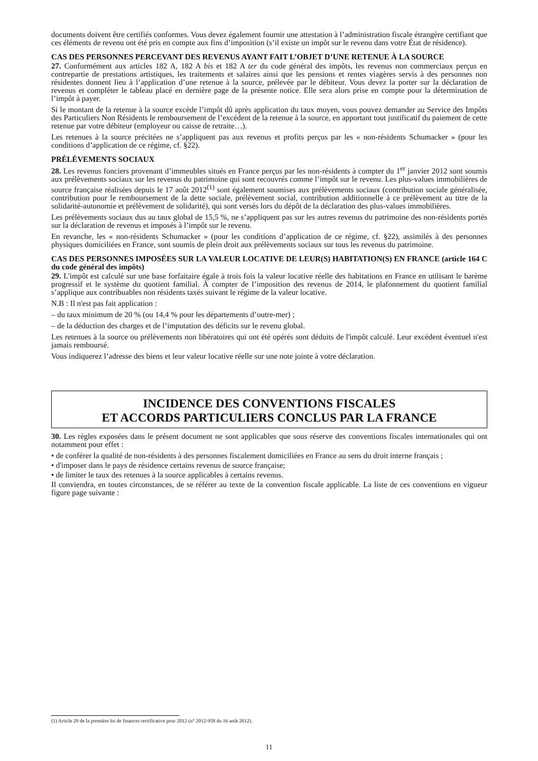documents doivent être certifiés conformes. Vous devez également fournir une attestation à l’administration fiscale étrangère certifiant que ces éléments de revenu ont été pris en compte aux fins d’imposition (s’il existe un impôt sur le revenu dans votre État de résidence).
CAS DES PERSONNES PERCEVANT DES REVENUS AYANT FAIT L’OBJET D’UNE RETENUE À LA SOURCE
27. Conformément aux articles 182 A, 182 A bis et 182 A ter du code général des impôts, les revenus non commerciaux perçus en contrepartie de prestations artistiques, les traitements et salaires ainsi que les pensions et rentes viagères servis à des personnes non résidentes donnent lieu à l’application d’une retenue à la source, prélevée par le débiteur. Vous devez la porter sur la déclaration de revenus et compléter le tableau placé en dernière page de la présente notice. Elle sera alors prise en compte pour la détermination de l’impôt à payer.
Si le montant de la retenue à la source excède l’impôt dû après application du taux moyen, vous pouvez demander au Service des Impôts des Particuliers Non Résidents le remboursement de l’excédent de la retenue à la source, en apportant tout justificatif du paiement de cette retenue par votre débiteur (employeur ou caisse de retraite…).
Les retenues à la source précitées ne s’appliquent pas aux revenus et profits perçus par les « non-résidents Schumacker » (pour les conditions d’application de ce régime, cf. §22).
PRÉLÈVEMENTS SOCIAUX
28. Les revenus fonciers provenant d’immeubles situés en France perçus par les non-résidents à compter du 1<sup>er</sup> janvier 2012 sont soumis aux prélèvements sociaux sur les revenus du patrimoine qui sont recouvrés comme l’impôt sur le revenu. Les plus-values immobilières de source française réalisées depuis le 17 août 2012<sup>(1)</sup> sont également soumises aux prélèvements sociaux (contribution sociale généralisée, contribution pour le remboursement de la dette sociale, prélèvement social, contribution additionnelle à ce prélèvement au titre de la solidarité-autonomie et prélèvement de solidarité), qui sont versés lors du dépôt de la déclaration des plus-values immobilières.
Les prélèvements sociaux dus au taux global de 15,5 %, ne s’appliquent pas sur les autres revenus du patrimoine des non-résidents portés sur la déclaration de revenus et imposés à l’impôt sur le revenu.
En revanche, les « non-résidents Schumacker » (pour les conditions d’application de ce régime, cf. §22), assimilés à des personnes physiques domiciliées en France, sont soumis de plein droit aux prélèvements sociaux sur tous les revenus du patrimoine.
CAS DES PERSONNES IMPOSÉES SUR LA VALEUR LOCATIVE DE LEUR(S) HABITATION(S) EN FRANCE (article 164 C du code général des impôts)
29. L'impôt est calculé sur une base forfaitaire égale à trois fois la valeur locative réelle des habitations en France en utilisant le barème progressif et le système du quotient familial. À compter de l’imposition des revenus de 2014, le plafonnement du quotient familial s’applique aux contribuables non résidents taxés suivant le régime de la valeur locative.
N.B : Il n'est pas fait application :
– du taux minimum de 20 % (ou 14,4 % pour les départements d’outre-mer) ;
– de la déduction des charges et de l’imputation des déficits sur le revenu global.
Les retenues à la source ou prélèvements non libératoires qui ont été opérés sont déduits de l'impôt calculé. Leur excédent éventuel n'est jamais remboursé.
Vous indiquerez l’adresse des biens et leur valeur locative réelle sur une note jointe à votre déclaration.
INCIDENCE DES CONVENTIONS FISCALES
ET ACCORDS PARTICULIERS CONCLUS PAR LA FRANCE
30. Les règles exposées dans le présent document ne sont applicables que sous réserve des conventions fiscales internationales qui ont notamment pour effet :
• de conférer la qualité de non-résidents à des personnes fiscalement domiciliées en France au sens du droit interne français ;
• d'imposer dans le pays de résidence certains revenus de source française;
• de limiter le taux des retenues à la source applicables à certains revenus.
Il conviendra, en toutes circonstances, de se référer au texte de la convention fiscale applicable. La liste de ces conventions en vigueur figure page suivante :
(1) Article 29 de la première loi de finances rectificative pour 2012 (n° 2012-958 du 16 août 2012).
11